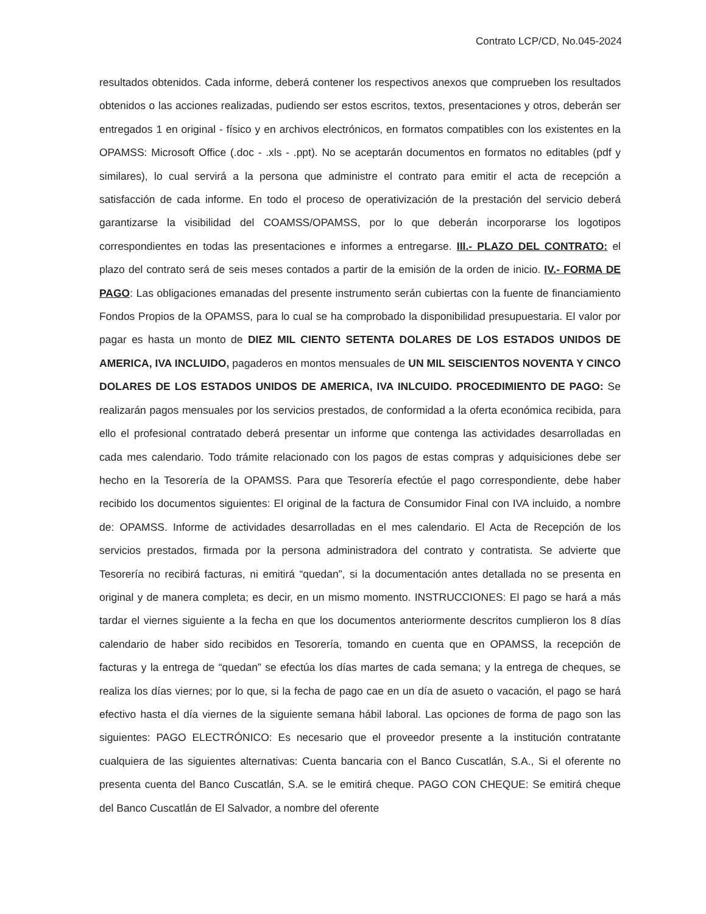Contrato LCP/CD, No.045-2024
resultados obtenidos. Cada informe, deberá contener los respectivos anexos que comprueben los resultados obtenidos o las acciones realizadas, pudiendo ser estos escritos, textos, presentaciones y otros, deberán ser entregados 1 en original - físico y en archivos electrónicos, en formatos compatibles con los existentes en la OPAMSS: Microsoft Office (.doc - .xls - .ppt). No se aceptarán documentos en formatos no editables (pdf y similares), lo cual servirá a la persona que administre el contrato para emitir el acta de recepción a satisfacción de cada informe. En todo el proceso de operativización de la prestación del servicio deberá garantizarse la visibilidad del COAMSS/OPAMSS, por lo que deberán incorporarse los logotipos correspondientes en todas las presentaciones e informes a entregarse. III.- PLAZO DEL CONTRATO: el plazo del contrato será de seis meses contados a partir de la emisión de la orden de inicio. IV.- FORMA DE PAGO: Las obligaciones emanadas del presente instrumento serán cubiertas con la fuente de financiamiento Fondos Propios de la OPAMSS, para lo cual se ha comprobado la disponibilidad presupuestaria. El valor por pagar es hasta un monto de DIEZ MIL CIENTO SETENTA DOLARES DE LOS ESTADOS UNIDOS DE AMERICA, IVA INCLUIDO, pagaderos en montos mensuales de UN MIL SEISCIENTOS NOVENTA Y CINCO DOLARES DE LOS ESTADOS UNIDOS DE AMERICA, IVA INLCUIDO. PROCEDIMIENTO DE PAGO: Se realizarán pagos mensuales por los servicios prestados, de conformidad a la oferta económica recibida, para ello el profesional contratado deberá presentar un informe que contenga las actividades desarrolladas en cada mes calendario. Todo trámite relacionado con los pagos de estas compras y adquisiciones debe ser hecho en la Tesorería de la OPAMSS. Para que Tesorería efectúe el pago correspondiente, debe haber recibido los documentos siguientes: El original de la factura de Consumidor Final con IVA incluido, a nombre de: OPAMSS. Informe de actividades desarrolladas en el mes calendario. El Acta de Recepción de los servicios prestados, firmada por la persona administradora del contrato y contratista. Se advierte que Tesorería no recibirá facturas, ni emitirá “quedan”, si la documentación antes detallada no se presenta en original y de manera completa; es decir, en un mismo momento. INSTRUCCIONES: El pago se hará a más tardar el viernes siguiente a la fecha en que los documentos anteriormente descritos cumplieron los 8 días calendario de haber sido recibidos en Tesorería, tomando en cuenta que en OPAMSS, la recepción de facturas y la entrega de “quedan” se efectúa los días martes de cada semana; y la entrega de cheques, se realiza los días viernes; por lo que, si la fecha de pago cae en un día de asueto o vacación, el pago se hará efectivo hasta el día viernes de la siguiente semana hábil laboral. Las opciones de forma de pago son las siguientes: PAGO ELECTRÓNICO: Es necesario que el proveedor presente a la institución contratante cualquiera de las siguientes alternativas: Cuenta bancaria con el Banco Cuscatlán, S.A., Si el oferente no presenta cuenta del Banco Cuscatlán, S.A. se le emitirá cheque. PAGO CON CHEQUE: Se emitirá cheque del Banco Cuscatlán de El Salvador, a nombre del oferente